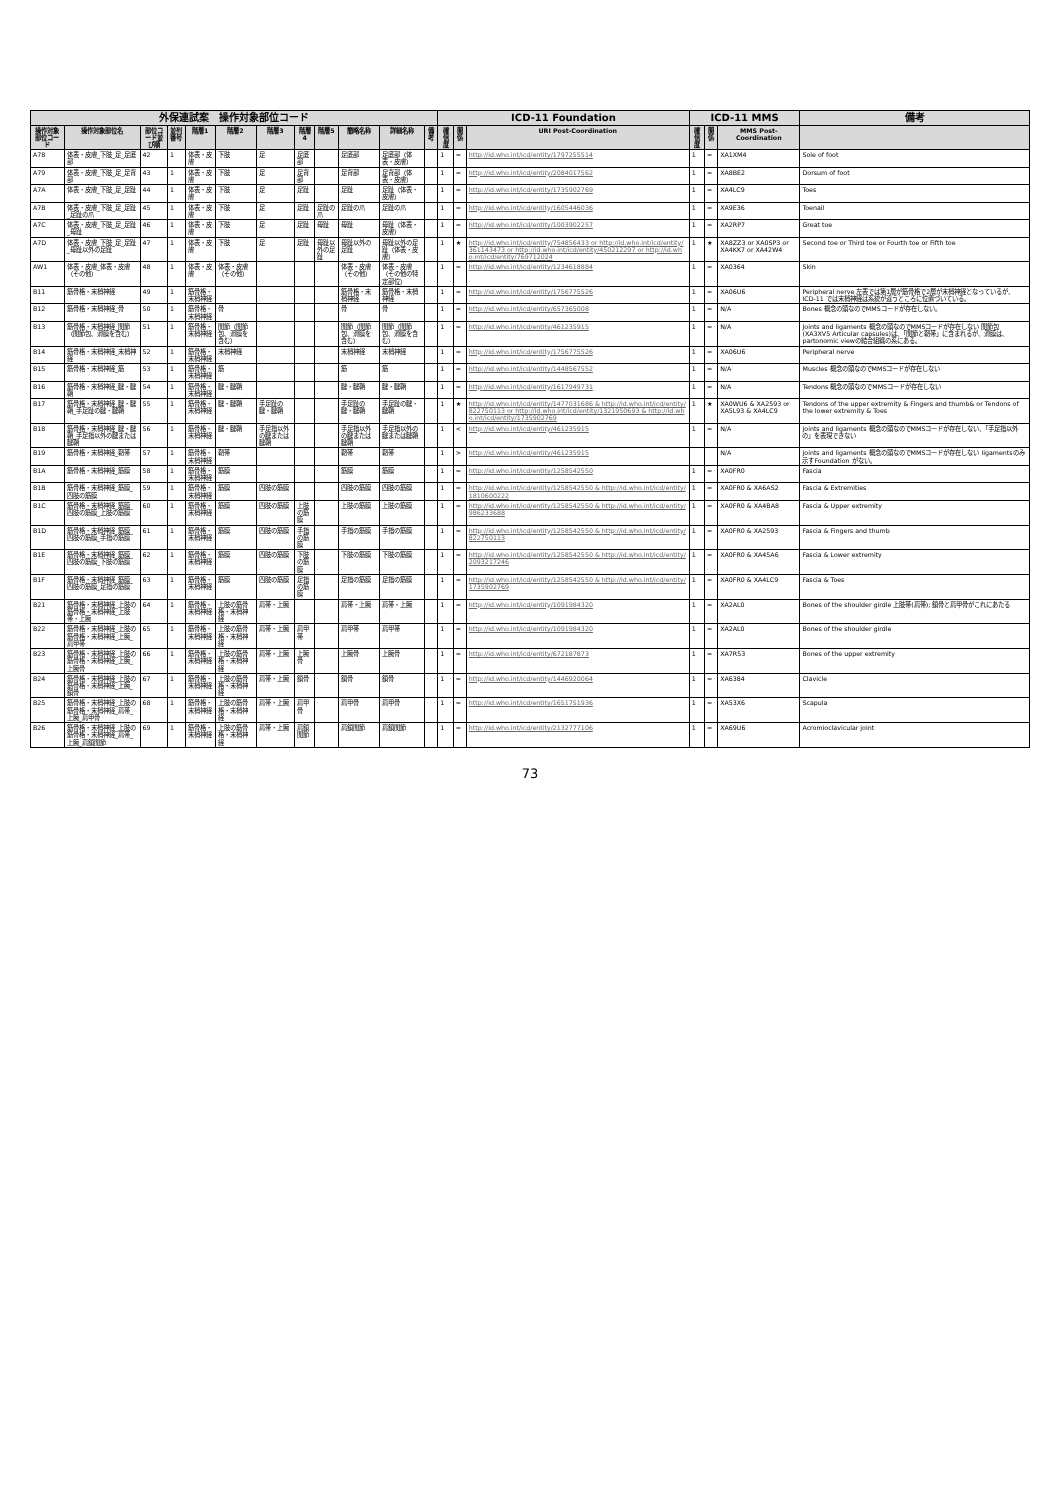| 外保連試案 操作対象部位コード | | | | | | | | | | | | ICD-11 Foundation | | | ICD-11 MMS | | | 備考 |
| --- | --- | --- | --- | --- | --- | --- | --- | --- | --- | --- | --- | --- | --- | --- | --- | --- | --- | --- |
| 操作対象部位コード | 操作対象部位名 | 部位コード並び順 | 並列番号 | 階層1 | 階層2 | 階層3 | 階層4 | 階層5 | 簡略名称 | 詳細名称 | 備考 | 確信度 | 関係 | URI Post-Coordination | 確信度 | 関係 | MMS Post-Coordination | |
| A78 | 体表・皮膚_下肢_足_足底部 | 42 | 1 | 体表・皮膚 | 下肢 | 足 | 足底部 | | 足底部 | 足底部（体表・皮膚） | | 1 | = | http://id.who.int/icd/entity/1797255514 | 1 | = | XA1XM4 | Sole of foot |
| A79 | 体表・皮膚_下肢_足_足背部 | 43 | 1 | 体表・皮膚 | 下肢 | 足 | 足背部 | | 足背部 | 足背部（体表・皮膚） | | 1 | = | http://id.who.int/icd/entity/2084017562 | 1 | = | XA8BE2 | Dorsum of foot |
| A7A | 体表・皮膚_下肢_足_足趾 | 44 | 1 | 体表・皮膚 | 下肢 | 足 | 足趾 | | 足趾 | 足趾（体表・皮膚） | | 1 | = | http://id.who.int/icd/entity/1735902769 | 1 | = | XA4LC9 | Toes |
| A7B | 体表・皮膚_下肢_足_足趾_足趾の爪 | 45 | 1 | 体表・皮膚 | 下肢 | 足 | 足趾 | 足趾の爪 | 足趾の爪 | 足趾の爪 | | 1 | = | http://id.who.int/icd/entity/1605446036 | 1 | = | XA9E36 | Toenail |
| A7C | 体表・皮膚_下肢_足_足趾_母趾 | 46 | 1 | 体表・皮膚 | 下肢 | 足 | 足趾 | 母趾 | 母趾 | 母趾（体表・皮膚） | | 1 | = | http://id.who.int/icd/entity/1003902257 | 1 | = | XA2RP7 | Great toe |
| A7D | 体表・皮膚_下肢_足_足趾_母趾以外の足趾 | 47 | 1 | 体表・皮膚 | 下肢 | 足 | 足趾 | 母趾以外の足趾 | 母趾以外の足趾 | 母趾以外の足趾（体表・皮膚） | | 1 | ★ | http://id.who.int/icd/entity/754856433 or http://id.who.int/icd/entity/361143473 or http://id.who.int/icd/entity/450212297 or http://id.who.int/icd/entity/769712024 | 1 | ★ | XA8ZZ3 or XA0SP3 or XA4KK7 or XA42W4 | Second toe or Third toe or Fourth toe or Fifth toe |
| AW1 | 体表・皮膚_体表・皮膚（その他） | 48 | 1 | 体表・皮膚 | 体表・皮膚（その他） | | | | 体表・皮膚（その他） | 体表・皮膚（その他の特定部位） | | 1 | = | http://id.who.int/icd/entity/1234618884 | 1 | = | XA0364 | Skin |
| B11 | 筋骨格・末梢神経 | 49 | 1 | 筋骨格・末梢神経 | | | | | 筋骨格・末梢神経 | 筋骨格・末梢神経 | | 1 | = | http://id.who.int/icd/entity/1756775526 | 1 | = | XA06U6 | Peripheral nerve 左表では第1層が筋骨格で2層が末梢神経となっているが、ICD-11 では末梢神経は系統が違うところに位置づいている。 |
| B12 | 筋骨格・末梢神経_骨 | 50 | 1 | 筋骨格・末梢神経 | 骨 | | | | 骨 | 骨 | | 1 | = | http://id.who.int/icd/entity/657365008 | 1 | = | N/A | Bones 概念の頭なのでMMSコードが存在しない。 |
| B13 | 筋骨格・末梢神経_関節（関節包、滑膜を含む） | 51 | 1 | 筋骨格・末梢神経 | 関節（関節包、滑膜を含む） | | | | 関節（関節包、滑膜を含む） | 関節（関節包、滑膜を含む） | | 1 | = | http://id.who.int/icd/entity/461235915 | 1 | = | N/A | Joints and ligaments 概念の頭なのでMMSコードが存在しない 関節包(XA3XV5 Articular capsules)は、「関節と靭帯」に含まれるが、滑膜は、partonomic viewの結合組織の系にある。 |
| B14 | 筋骨格・末梢神経_末梢神経 | 52 | 1 | 筋骨格・末梢神経 | 末梢神経 | | | | 末梢神経 | 末梢神経 | | 1 | = | http://id.who.int/icd/entity/1756775526 | 1 | = | XA06U6 | Peripheral nerve |
| B15 | 筋骨格・末梢神経_筋 | 53 | 1 | 筋骨格・末梢神経 | 筋 | | | | 筋 | 筋 | | 1 | = | http://id.who.int/icd/entity/1448567552 | 1 | = | N/A | Muscles 概念の頭なのでMMSコードが存在しない |
| B16 | 筋骨格・末梢神経_腱・腱鞘 | 54 | 1 | 筋骨格・末梢神経 | 腱・腱鞘 | | | | 腱・腱鞘 | 腱・腱鞘 | | 1 | = | http://id.who.int/icd/entity/1617949731 | 1 | = | N/A | Tendons 概念の頭なのでMMSコードが存在しない |
| B17 | 筋骨格・末梢神経_腱・腱鞘_手足趾の腱・腱鞘 | 55 | 1 | 筋骨格・末梢神経 | 腱・腱鞘 | 手足趾の腱・腱鞘 | | | 手足趾の腱・腱鞘 | 手足趾の腱・腱鞘 | | 1 | ★ | http://id.who.int/icd/entity/1477031686 & http://id.who.int/icd/entity/822750113 or http://id.who.int/icd/entity/1321950693 & http://id.who.int/icd/entity/1735902769 | 1 | ★ | XA0WU6 & XA2593 or XA5L93 & XA4LC9 | Tendons of the upper extremity & Fingers and thumb& or Tendons of the lower extremity & Toes |
| B18 | 筋骨格・末梢神経_腱・腱鞘_手足指以外の腱または腱鞘 | 56 | 1 | 筋骨格・末梢神経 | 腱・腱鞘 | 手足指以外の腱または腱鞘 | | | 手足指以外の腱または腱鞘 | 手足指以外の腱または腱鞘 | | 1 | < | http://id.who.int/icd/entity/461235915 | 1 | = | N/A | Joints and ligaments 概念の頭なのでMMSコードが存在しない、「手足指以外の」を表現できない |
| B19 | 筋骨格・末梢神経_靭帯 | 57 | 1 | 筋骨格・末梢神経 | 靭帯 | | | | 靭帯 | 靭帯 | | 1 | > | http://id.who.int/icd/entity/461235915 | | | N/A | Joints and ligaments 概念の頭なのでMMSコードが存在しない ligamentsのみ示すFoundation がない。 |
| B1A | 筋骨格・末梢神経_筋膜 | 58 | 1 | 筋骨格・末梢神経 | 筋膜 | | | | 筋膜 | 筋膜 | | 1 | = | http://id.who.int/icd/entity/1258542550 | 1 | = | XA0FR0 | Fascia |
| B1B | 筋骨格・末梢神経_筋膜_四肢の筋膜 | 59 | 1 | 筋骨格・末梢神経 | 筋膜 | 四肢の筋膜 | | | 四肢の筋膜 | 四肢の筋膜 | | 1 | = | http://id.who.int/icd/entity/1258542550 & http://id.who.int/icd/entity/1810600222 | 1 | = | XA0FR0 & XA6AS2 | Fascia & Extremities |
| B1C | 筋骨格・末梢神経_筋膜_四肢の筋膜_上肢の筋膜 | 60 | 1 | 筋骨格・末梢神経 | 筋膜 | 四肢の筋膜 | 上肢の筋膜 | | 上肢の筋膜 | 上肢の筋膜 | | 1 | = | http://id.who.int/icd/entity/1258542550 & http://id.who.int/icd/entity/986233688 | 1 | = | XA0FR0 & XA4BA8 | Fascia & Upper extremity |
| B1D | 筋骨格・末梢神経_筋膜_四肢の筋膜_手指の筋膜 | 61 | 1 | 筋骨格・末梢神経 | 筋膜 | 四肢の筋膜 | 手指の筋膜 | | 手指の筋膜 | 手指の筋膜 | | 1 | = | http://id.who.int/icd/entity/1258542550 & http://id.who.int/icd/entity/822750113 | 1 | = | XA0FR0 & XA2593 | Fascia & Fingers and thumb |
| B1E | 筋骨格・末梢神経_筋膜_四肢の筋膜_下肢の筋膜 | 62 | 1 | 筋骨格・末梢神経 | 筋膜 | 四肢の筋膜 | 下肢の筋膜 | | 下肢の筋膜 | 下肢の筋膜 | | 1 | = | http://id.who.int/icd/entity/1258542550 & http://id.who.int/icd/entity/2093217246 | 1 | = | XA0FR0 & XA45A6 | Fascia & Lower extremity |
| B1F | 筋骨格・末梢神経_筋膜_四肢の筋膜_足指の筋膜 | 63 | 1 | 筋骨格・末梢神経 | 筋膜 | 四肢の筋膜 | 足指の筋膜 | | 足指の筋膜 | 足指の筋膜 | | 1 | = | http://id.who.int/icd/entity/1258542550 & http://id.who.int/icd/entity/1735902769 | 1 | = | XA0FR0 & XA4LC9 | Fascia & Toes |
| B21 | 筋骨格・末梢神経_上肢の筋骨格・末梢神経_上肢帯・上腕 | 64 | 1 | 筋骨格・末梢神経 | 上肢の筋骨格・末梢神経 | 肩帯・上腕 | | | 肩帯・上腕 | 肩帯・上腕 | | 1 | = | http://id.who.int/icd/entity/1091984320 | 1 | = | XA2AL0 | Bones of the shoulder girdle 上肢帯(肩帯); 鎖骨と肩甲骨がこれにあたる |
| B22 | 筋骨格・末梢神経_上肢の筋骨格・末梢神経_上腕_肩甲帯 | 65 | 1 | 筋骨格・末梢神経 | 上肢の筋骨格・末梢神経 | 肩帯・上腕 | 肩甲帯 | | 肩甲帯 | 肩甲帯 | | 1 | = | http://id.who.int/icd/entity/1091984320 | 1 | = | XA2AL0 | Bones of the shoulder girdle |
| B23 | 筋骨格・末梢神経_上肢の筋骨格・末梢神経_上腕_上腕骨 | 66 | 1 | 筋骨格・末梢神経 | 上肢の筋骨格・末梢神経 | 肩帯・上腕 | 上腕骨 | | 上腕骨 | 上腕骨 | | 1 | = | http://id.who.int/icd/entity/672187873 | 1 | = | XA7R53 | Bones of the upper extremity |
| B24 | 筋骨格・末梢神経_上肢の筋骨格・末梢神経_上腕_鎖骨 | 67 | 1 | 筋骨格・末梢神経 | 上肢の筋骨格・末梢神経 | 肩帯・上腕 | 鎖骨 | | 鎖骨 | 鎖骨 | | 1 | = | http://id.who.int/icd/entity/1446920064 | 1 | = | XA6384 | Clavicle |
| B25 | 筋骨格・末梢神経_上肢の筋骨格・末梢神経_肩帯_上腕_肩甲骨 | 68 | 1 | 筋骨格・末梢神経 | 上肢の筋骨格・末梢神経 | 肩帯・上腕 | 肩甲骨 | | 肩甲骨 | 肩甲骨 | | 1 | = | http://id.who.int/icd/entity/1651751936 | 1 | = | XA53X6 | Scapula |
| B26 | 筋骨格・末梢神経_上肢の筋骨格・末梢神経_肩帯_上腕_肩鎖関節 | 69 | 1 | 筋骨格・末梢神経 | 上肢の筋骨格・末梢神経 | 肩帯・上腕 | 肩鎖関節 | | 肩鎖関節 | 肩鎖関節 | | 1 | = | http://id.who.int/icd/entity/2132777106 | 1 | = | XA69U6 | Acromioclavicular joint |
73